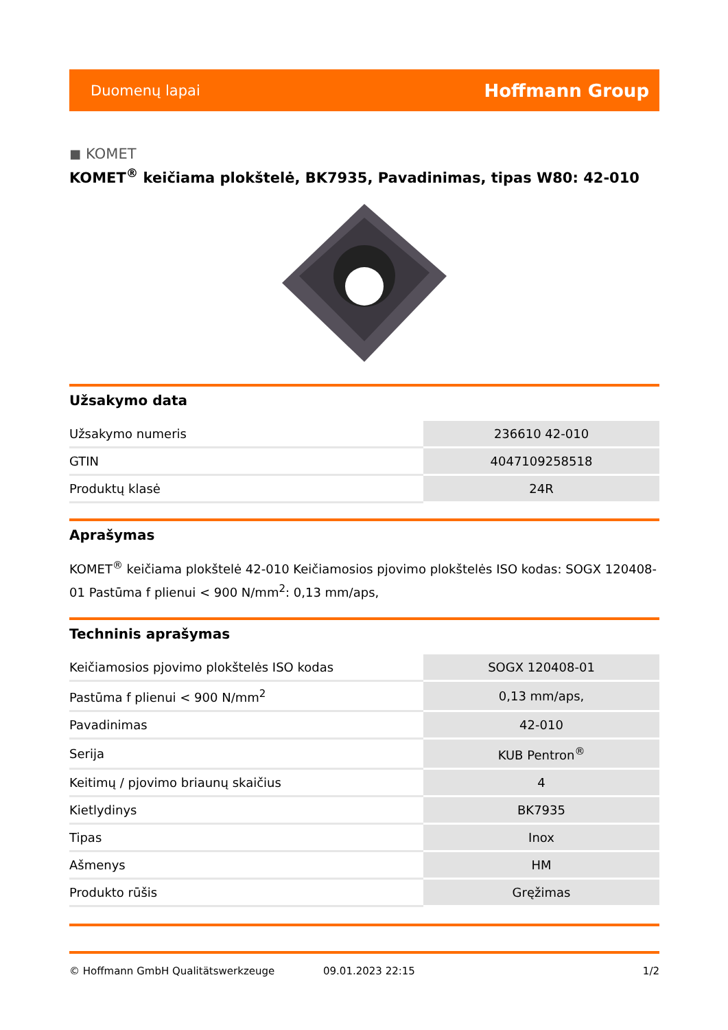Duomenų lapai Hoffmann Group
◼ KOMET
KOMET<sup>®</sup> keičiama plokštelė, BK7935, Pavadinimas, tipas W80: 42-010
Užsakymo data
| Užsakymo numeris | 236610 42-010 |
| GTIN | 4047109258518 |
| Produktų klasė | 24R |
Aprašymas
KOMET<sup>®</sup> keičiama plokštelė 42-010 Keičiamosios pjovimo plokštelės ISO kodas: SOGX 120408-01 Pastūma f plienui < 900 N/mm<sup>2</sup>: 0,13 mm/aps,
Techninis aprašymas
| Keičiamosios pjovimo plokštelės ISO kodas | SOGX 120408-01 |
| Pastūma f plienui < 900 N/mm<sup>2</sup> | 0,13 mm/aps, |
| Pavadinimas | 42-010 |
| Serija | KUB Pentron<sup>®</sup> |
| Keitimų / pjovimo briaunų skaičius | 4 |
| Kietlydinys | BK7935 |
| Tipas | Inox |
| Ašmenys | HM |
| Produkto rūšis | Gręžimas |
© Hoffmann GmbH Qualitätswerkzeuge 09.01.2023 22:15 1/2